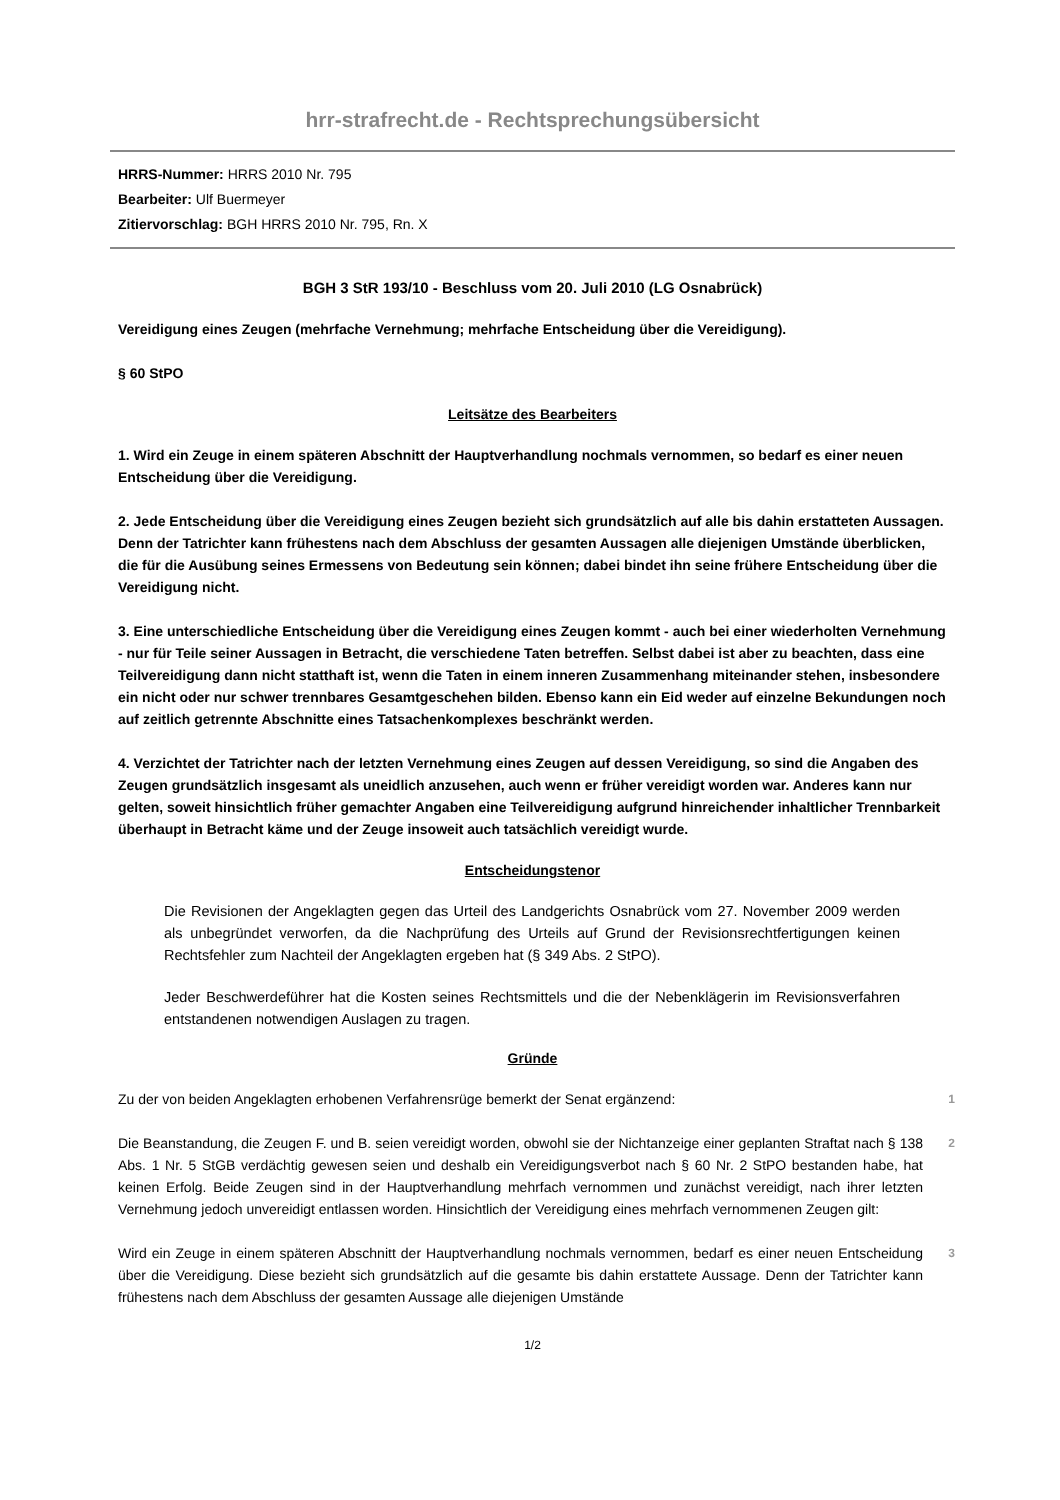hrr-strafrecht.de - Rechtsprechungsübersicht
HRRS-Nummer: HRRS 2010 Nr. 795
Bearbeiter: Ulf Buermeyer
Zitiervorschlag: BGH HRRS 2010 Nr. 795, Rn. X
BGH 3 StR 193/10 - Beschluss vom 20. Juli 2010 (LG Osnabrück)
Vereidigung eines Zeugen (mehrfache Vernehmung; mehrfache Entscheidung über die Vereidigung).
§ 60 StPO
Leitsätze des Bearbeiters
1. Wird ein Zeuge in einem späteren Abschnitt der Hauptverhandlung nochmals vernommen, so bedarf es einer neuen Entscheidung über die Vereidigung.
2. Jede Entscheidung über die Vereidigung eines Zeugen bezieht sich grundsätzlich auf alle bis dahin erstatteten Aussagen. Denn der Tatrichter kann frühestens nach dem Abschluss der gesamten Aussagen alle diejenigen Umstände überblicken, die für die Ausübung seines Ermessens von Bedeutung sein können; dabei bindet ihn seine frühere Entscheidung über die Vereidigung nicht.
3. Eine unterschiedliche Entscheidung über die Vereidigung eines Zeugen kommt - auch bei einer wiederholten Vernehmung - nur für Teile seiner Aussagen in Betracht, die verschiedene Taten betreffen. Selbst dabei ist aber zu beachten, dass eine Teilvereidigung dann nicht statthaft ist, wenn die Taten in einem inneren Zusammenhang miteinander stehen, insbesondere ein nicht oder nur schwer trennbares Gesamtgeschehen bilden. Ebenso kann ein Eid weder auf einzelne Bekundungen noch auf zeitlich getrennte Abschnitte eines Tatsachenkomplexes beschränkt werden.
4. Verzichtet der Tatrichter nach der letzten Vernehmung eines Zeugen auf dessen Vereidigung, so sind die Angaben des Zeugen grundsätzlich insgesamt als uneidlich anzusehen, auch wenn er früher vereidigt worden war. Anderes kann nur gelten, soweit hinsichtlich früher gemachter Angaben eine Teilvereidigung aufgrund hinreichender inhaltlicher Trennbarkeit überhaupt in Betracht käme und der Zeuge insoweit auch tatsächlich vereidigt wurde.
Entscheidungstenor
Die Revisionen der Angeklagten gegen das Urteil des Landgerichts Osnabrück vom 27. November 2009 werden als unbegründet verworfen, da die Nachprüfung des Urteils auf Grund der Revisionsrechtfertigungen keinen Rechtsfehler zum Nachteil der Angeklagten ergeben hat (§ 349 Abs. 2 StPO).
Jeder Beschwerdeführer hat die Kosten seines Rechtsmittels und die der Nebenklägerin im Revisionsverfahren entstandenen notwendigen Auslagen zu tragen.
Gründe
Zu der von beiden Angeklagten erhobenen Verfahrensrüge bemerkt der Senat ergänzend:
1
Die Beanstandung, die Zeugen F. und B. seien vereidigt worden, obwohl sie der Nichtanzeige einer geplanten Straftat nach § 138 Abs. 1 Nr. 5 StGB verdächtig gewesen seien und deshalb ein Vereidigungsverbot nach § 60 Nr. 2 StPO bestanden habe, hat keinen Erfolg. Beide Zeugen sind in der Hauptverhandlung mehrfach vernommen und zunächst vereidigt, nach ihrer letzten Vernehmung jedoch unvereidigt entlassen worden. Hinsichtlich der Vereidigung eines mehrfach vernommenen Zeugen gilt:
2
Wird ein Zeuge in einem späteren Abschnitt der Hauptverhandlung nochmals vernommen, bedarf es einer neuen Entscheidung über die Vereidigung. Diese bezieht sich grundsätzlich auf die gesamte bis dahin erstattete Aussage. Denn der Tatrichter kann frühestens nach dem Abschluss der gesamten Aussage alle diejenigen Umstände
3
1/2